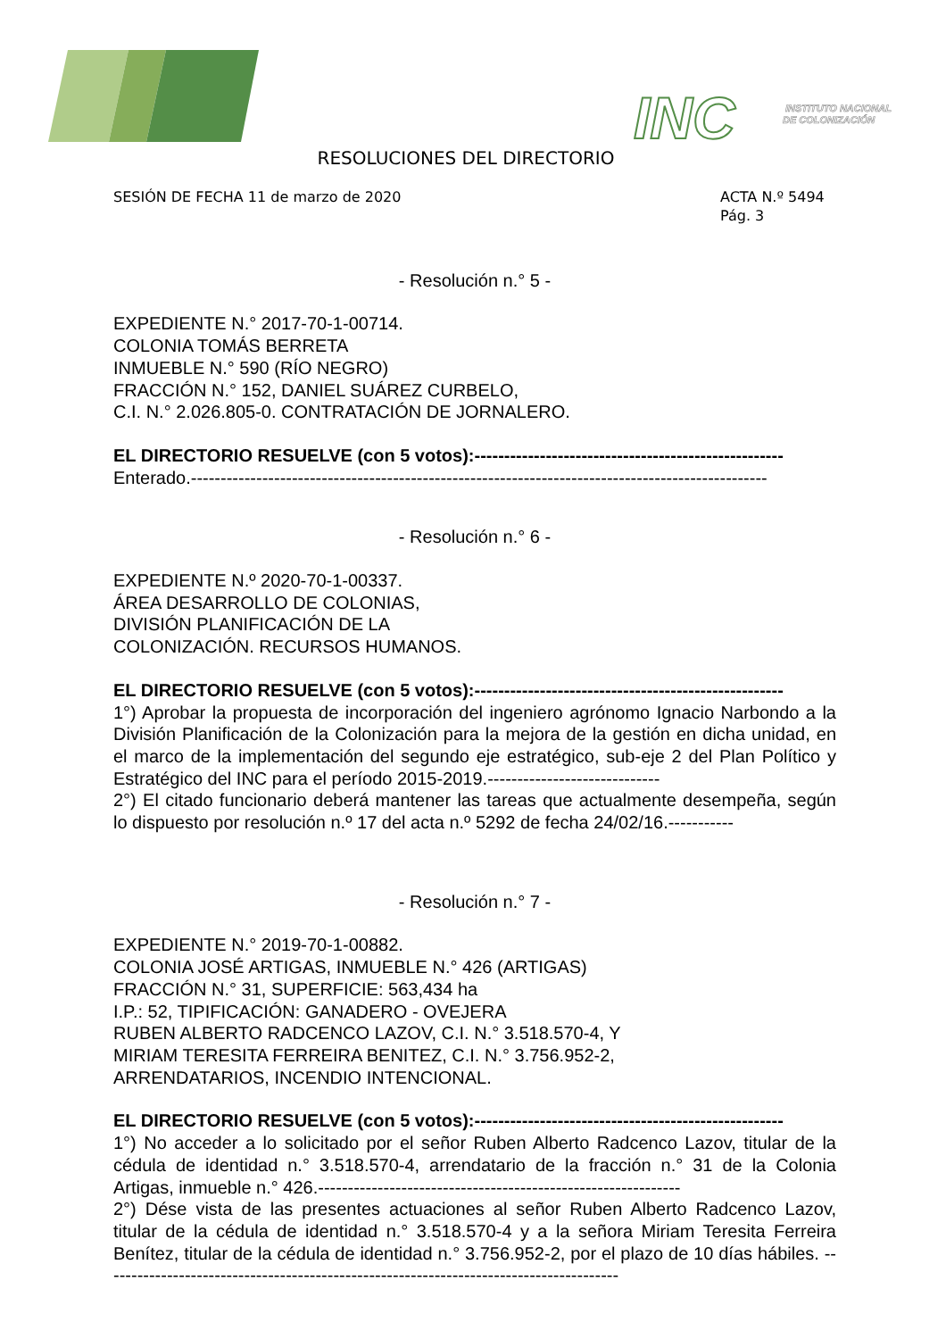INC
INSTITUTO NACIONAL
DE COLONIZACIÓN
RESOLUCIONES DEL DIRECTORIO
SESIÓN DE FECHA 11 de marzo de 2020
ACTA N.º 5494
Pág. 3
- Resolución n.° 5 -
EXPEDIENTE N.° 2017-70-1-00714.
COLONIA TOMÁS BERRETA
INMUEBLE N.° 590 (RÍO NEGRO)
FRACCIÓN N.° 152, DANIEL SUÁREZ CURBELO,
C.I. N.° 2.026.805-0. CONTRATACIÓN DE JORNALERO.
EL DIRECTORIO RESUELVE (con 5 votos):----------------------------------------------------
Enterado.-------------------------------------------------------------------------------------------------
- Resolución n.° 6 -
EXPEDIENTE N.º 2020-70-1-00337.
ÁREA DESARROLLO DE COLONIAS,
DIVISIÓN PLANIFICACIÓN DE LA
COLONIZACIÓN. RECURSOS HUMANOS.
EL DIRECTORIO RESUELVE (con 5 votos):----------------------------------------------------
1°) Aprobar la propuesta de incorporación del ingeniero agrónomo Ignacio Narbondo a la División Planificación de la Colonización para la mejora de la gestión en dicha unidad, en el marco de la implementación del segundo eje estratégico, sub-eje 2 del Plan Político y Estratégico del INC para el período 2015-2019.-----------------------------
2°) El citado funcionario deberá mantener las tareas que actualmente desempeña, según lo dispuesto por resolución n.º 17 del acta n.º 5292 de fecha 24/02/16.-----------
- Resolución n.° 7 -
EXPEDIENTE N.° 2019-70-1-00882.
COLONIA JOSÉ ARTIGAS, INMUEBLE N.° 426 (ARTIGAS)
FRACCIÓN N.° 31, SUPERFICIE: 563,434 ha
I.P.: 52, TIPIFICACIÓN: GANADERO - OVEJERA
RUBEN ALBERTO RADCENCO LAZOV, C.I. N.° 3.518.570-4, Y
MIRIAM TERESITA FERREIRA BENITEZ, C.I. N.° 3.756.952-2,
ARRENDATARIOS, INCENDIO INTENCIONAL.
EL DIRECTORIO RESUELVE (con 5 votos):----------------------------------------------------
1°) No acceder a lo solicitado por el señor Ruben Alberto Radcenco Lazov, titular de la cédula de identidad n.° 3.518.570-4, arrendatario de la fracción n.° 31 de la Colonia Artigas, inmueble n.° 426.-------------------------------------------------------------
2°) Dése vista de las presentes actuaciones al señor Ruben Alberto Radcenco Lazov, titular de la cédula de identidad n.° 3.518.570-4 y a la señora Miriam Teresita Ferreira Benítez, titular de la cédula de identidad n.° 3.756.952-2, por el plazo de 10 días hábiles. ---------------------------------------------------------------------------------------